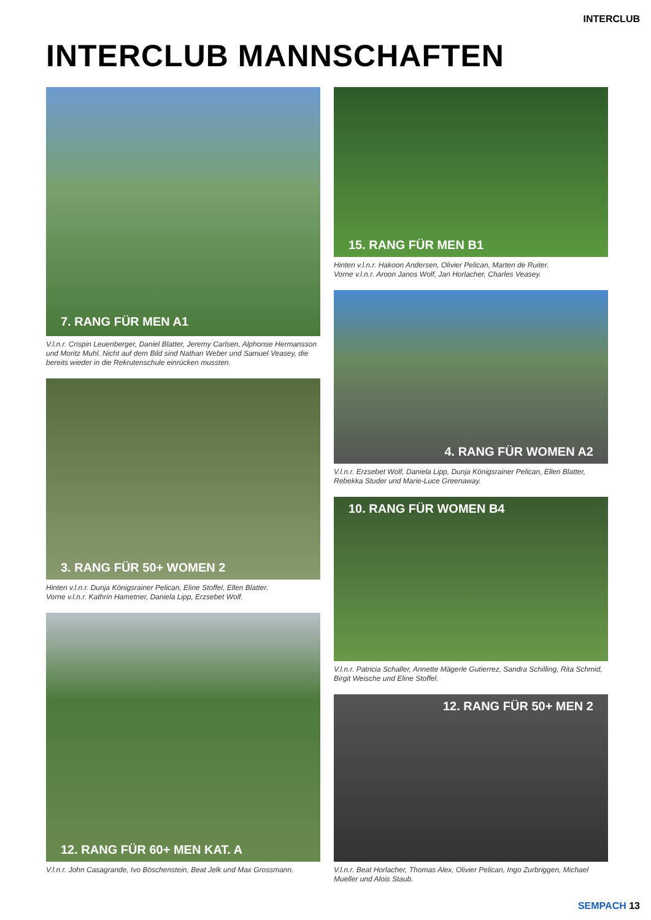INTERCLUB
INTERCLUB MANNSCHAFTEN
7. RANG FÜR MEN A1
V.l.n.r. Crispin Leuenberger, Daniel Blatter, Jeremy Carlsen, Alphonse Hermansson und Moritz Muhl. Nicht auf dem Bild sind Nathan Weber und Samuel Veasey, die bereits wieder in die Rekrutenschule einrücken mussten.
3. RANG FÜR 50+ WOMEN 2
Hinten v.l.n.r. Dunja Königsrainer Pelican, Eline Stoffel, Ellen Blatter.
Vorne v.l.n.r. Kathrin Hametner, Daniela Lipp, Erzsebet Wolf.
12. RANG FÜR 60+ MEN KAT. A
V.l.n.r. John Casagrande, Ivo Böschenstein, Beat Jelk und Max Grossmann.
15. RANG FÜR MEN B1
Hinten v.l.n.r. Hakoon Andersen, Olivier Pelican, Marten de Ruiter.
Vorne v.l.n.r. Aroon Janos Wolf, Jan Horlacher, Charles Veasey.
4. RANG FÜR WOMEN A2
V.l.n.r. Erzsebet Wolf, Daniela Lipp, Dunja Königsrainer Pelican, Ellen Blatter, Rebekka Studer und Marie-Luce Greenaway.
10. RANG FÜR WOMEN B4
V.l.n.r. Patricia Schaller, Annette Mägerle Gutierrez, Sandra Schilling, Rita Schmid, Birgit Weische und Eline Stoffel.
12. RANG FÜR 50+ MEN 2
V.l.n.r. Beat Horlacher, Thomas Alex, Olivier Pelican, Ingo Zurbriggen, Michael Mueller und Alois Staub.
SEMPACH 13